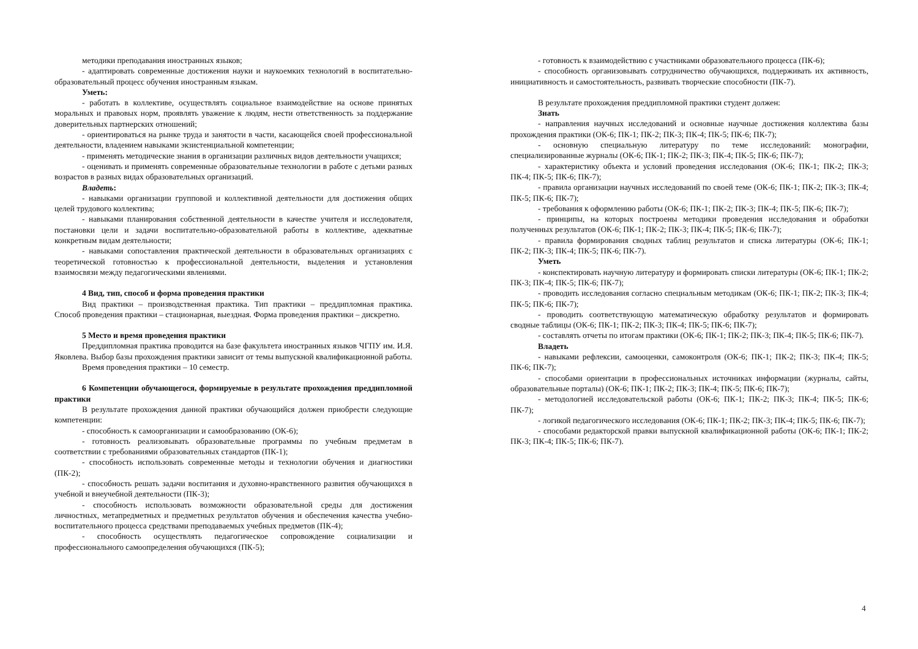методики преподавания иностранных языков;
- адаптировать современные достижения науки и наукоемких технологий в воспитательно-образовательный процесс обучения иностранным языкам.
Уметь:
- работать в коллективе, осуществлять социальное взаимодействие на основе принятых моральных и правовых норм, проявлять уважение к людям, нести ответственность за поддержание доверительных партнерских отношений;
- ориентироваться на рынке труда и занятости в части, касающейся своей профессиональной деятельности, владением навыками экзистенциальной компетенции;
- применять методические знания в организации различных видов деятельности учащихся;
- оценивать и применять современные образовательные технологии в работе с детьми разных возрастов в разных видах образовательных организаций.
Владеть:
- навыками организации групповой и коллективной деятельности для достижения общих целей трудового коллектива;
- навыками планирования собственной деятельности в качестве учителя и исследователя, постановки цели и задачи воспитательно-образовательной работы в коллективе, адекватные конкретным видам деятельности;
- навыками сопоставления практической деятельности в образовательных организациях с теоретической готовностью к профессиональной деятельности, выделения и установления взаимосвязи между педагогическими явлениями.
4 Вид, тип, способ и форма проведения практики
Вид практики – производственная практика. Тип практики – преддипломная практика. Способ проведения практики – стационарная, выездная. Форма проведения практики – дискретно.
5 Место и время проведения практики
Преддипломная практика проводится на базе факультета иностранных языков ЧГПУ им. И.Я. Яковлева. Выбор базы прохождения практики зависит от темы выпускной квалификационной работы.
Время проведения практики – 10 семестр.
6 Компетенции обучающегося, формируемые в результате прохождения преддипломной практики
В результате прохождения данной практики обучающийся должен приобрести следующие компетенции:
- способность к самоорганизации и самообразованию (ОК-6);
- готовность реализовывать образовательные программы по учебным предметам в соответствии с требованиями образовательных стандартов (ПК-1);
- способность использовать современные методы и технологии обучения и диагностики (ПК-2);
- способность решать задачи воспитания и духовно-нравственного развития обучающихся в учебной и внеучебной деятельности (ПК-3);
- способность использовать возможности образовательной среды для достижения личностных, метапредметных и предметных результатов обучения и обеспечения качества учебно-воспитательного процесса средствами преподаваемых учебных предметов (ПК-4);
- способность осуществлять педагогическое сопровождение социализации и профессионального самоопределения обучающихся (ПК-5);
- готовность к взаимодействию с участниками образовательного процесса (ПК-6);
- способность организовывать сотрудничество обучающихся, поддерживать их активность, инициативность и самостоятельность, развивать творческие способности (ПК-7).
В результате прохождения преддипломной практики студент должен:
Знать
- направления научных исследований и основные научные достижения коллектива базы прохождения практики (ОК-6; ПК-1; ПК-2; ПК-3; ПК-4; ПК-5; ПК-6; ПК-7);
- основную специальную литературу по теме исследований: монографии, специализированные журналы (ОК-6; ПК-1; ПК-2; ПК-3; ПК-4; ПК-5; ПК-6; ПК-7);
- характеристику объекта и условий проведения исследования (ОК-6; ПК-1; ПК-2; ПК-3; ПК-4; ПК-5; ПК-6; ПК-7);
- правила организации научных исследований по своей теме (ОК-6; ПК-1; ПК-2; ПК-3; ПК-4; ПК-5; ПК-6; ПК-7);
- требования к оформлению работы (ОК-6; ПК-1; ПК-2; ПК-3; ПК-4; ПК-5; ПК-6; ПК-7);
- принципы, на которых построены методики проведения исследования и обработки полученных результатов (ОК-6; ПК-1; ПК-2; ПК-3; ПК-4; ПК-5; ПК-6; ПК-7);
- правила формирования сводных таблиц результатов и списка литературы (ОК-6; ПК-1; ПК-2; ПК-3; ПК-4; ПК-5; ПК-6; ПК-7).
Уметь
- конспектировать научную литературу и формировать списки литературы (ОК-6; ПК-1; ПК-2; ПК-3; ПК-4; ПК-5; ПК-6; ПК-7);
- проводить исследования согласно специальным методикам (ОК-6; ПК-1; ПК-2; ПК-3; ПК-4; ПК-5; ПК-6; ПК-7);
- проводить соответствующую математическую обработку результатов и формировать сводные таблицы (ОК-6; ПК-1; ПК-2; ПК-3; ПК-4; ПК-5; ПК-6; ПК-7);
- составлять отчеты по итогам практики (ОК-6; ПК-1; ПК-2; ПК-3; ПК-4; ПК-5; ПК-6; ПК-7).
Владеть
- навыками рефлексии, самооценки, самоконтроля (ОК-6; ПК-1; ПК-2; ПК-3; ПК-4; ПК-5; ПК-6; ПК-7);
- способами ориентации в профессиональных источниках информации (журналы, сайты, образовательные порталы) (ОК-6; ПК-1; ПК-2; ПК-3; ПК-4; ПК-5; ПК-6; ПК-7);
- методологией исследовательской работы (ОК-6; ПК-1; ПК-2; ПК-3; ПК-4; ПК-5; ПК-6; ПК-7);
- логикой педагогического исследования (ОК-6; ПК-1; ПК-2; ПК-3; ПК-4; ПК-5; ПК-6; ПК-7);
- способами редакторской правки выпускной квалификационной работы (ОК-6; ПК-1; ПК-2; ПК-3; ПК-4; ПК-5; ПК-6; ПК-7).
4